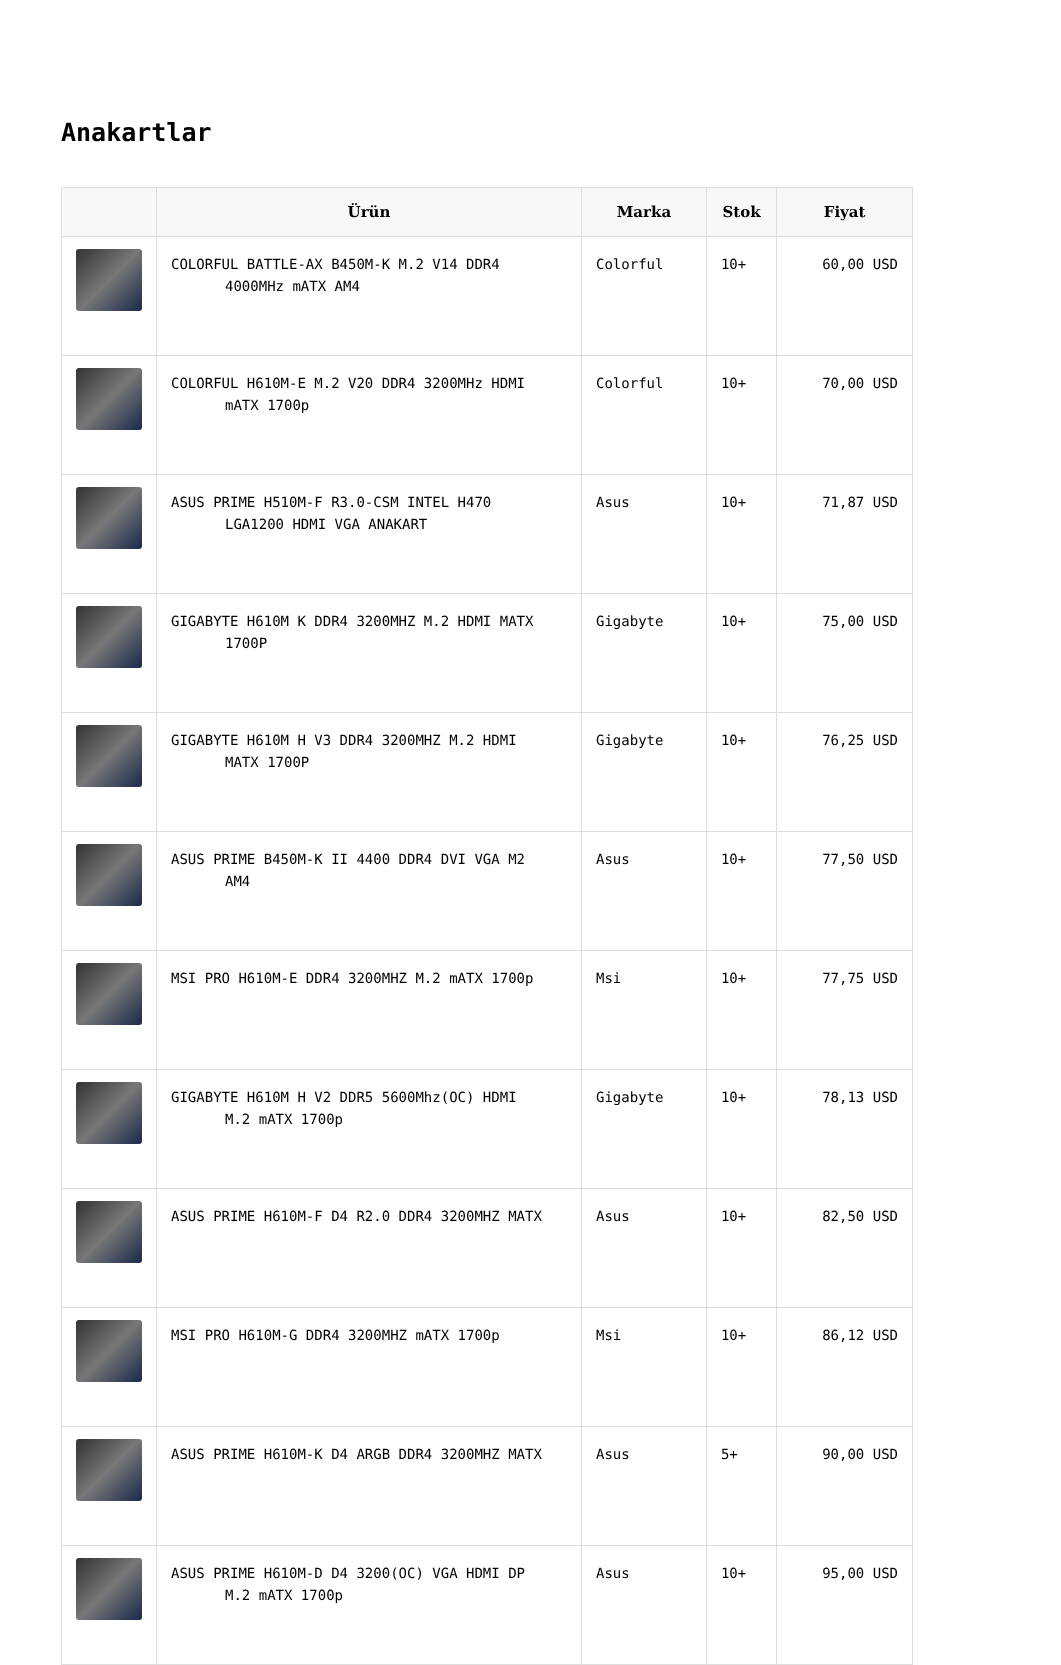Anakartlar
| | Ürün | Marka | Stok | Fiyat |
| --- | --- | --- | --- | --- |
| | COLORFUL BATTLE-AX B450M-K M.2 V14 DDR4 4000MHz mATX AM4 | Colorful | 10+ | 60,00 USD |
| | COLORFUL H610M-E M.2 V20 DDR4 3200MHz HDMI mATX 1700p | Colorful | 10+ | 70,00 USD |
| | ASUS PRIME H510M-F R3.0-CSM INTEL H470 LGA1200 HDMI VGA ANAKART | Asus | 10+ | 71,87 USD |
| | GIGABYTE H610M K DDR4 3200MHZ M.2 HDMI MATX 1700P | Gigabyte | 10+ | 75,00 USD |
| | GIGABYTE H610M H V3 DDR4 3200MHZ M.2 HDMI MATX 1700P | Gigabyte | 10+ | 76,25 USD |
| | ASUS PRIME B450M-K II 4400 DDR4 DVI VGA M2 AM4 | Asus | 10+ | 77,50 USD |
| | MSI PRO H610M-E DDR4 3200MHZ M.2 mATX 1700p | Msi | 10+ | 77,75 USD |
| | GIGABYTE H610M H V2 DDR5 5600Mhz(OC) HDMI M.2 mATX 1700p | Gigabyte | 10+ | 78,13 USD |
| | ASUS PRIME H610M-F D4 R2.0 DDR4 3200MHZ MATX | Asus | 10+ | 82,50 USD |
| | MSI PRO H610M-G DDR4 3200MHZ mATX 1700p | Msi | 10+ | 86,12 USD |
| | ASUS PRIME H610M-K D4 ARGB DDR4 3200MHZ MATX | Asus | 5+ | 90,00 USD |
| | ASUS PRIME H610M-D D4 3200(OC) VGA HDMI DP M.2 mATX 1700p | Asus | 10+ | 95,00 USD |